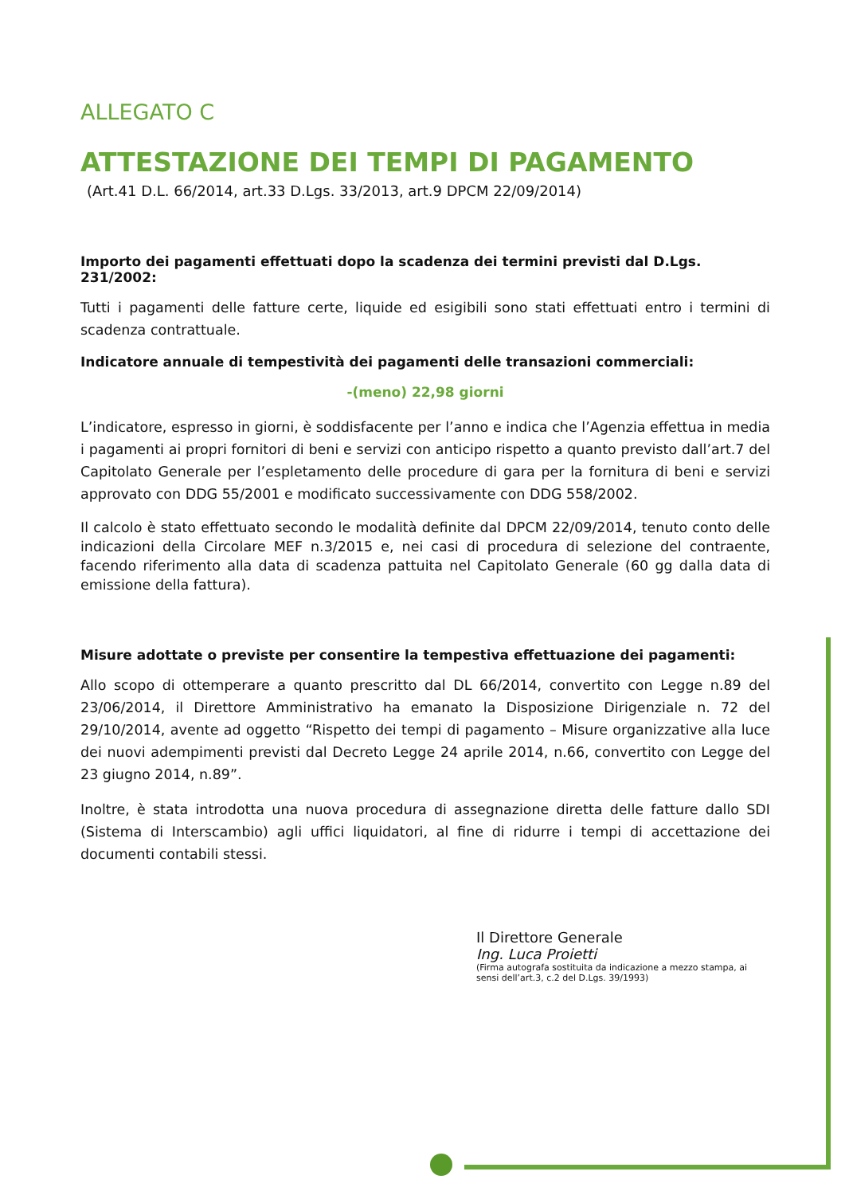ALLEGATO C
ATTESTAZIONE DEI TEMPI DI PAGAMENTO
(Art.41 D.L. 66/2014, art.33 D.Lgs. 33/2013, art.9 DPCM 22/09/2014)
Importo dei pagamenti effettuati dopo la scadenza dei termini previsti dal D.Lgs. 231/2002:
Tutti i pagamenti delle fatture certe, liquide ed esigibili sono stati effettuati entro i termini di scadenza contrattuale.
Indicatore annuale di tempestività dei pagamenti delle transazioni commerciali:
-(meno) 22,98 giorni
L’indicatore, espresso in giorni, è soddisfacente per l’anno e indica che l’Agenzia effettua in media i pagamenti ai propri fornitori di beni e servizi con anticipo rispetto a quanto previsto dall’art.7 del Capitolato Generale per l’espletamento delle procedure di gara per la fornitura di beni e servizi approvato con DDG 55/2001 e modificato successivamente con DDG 558/2002.
Il calcolo è stato effettuato secondo le modalità definite dal DPCM 22/09/2014, tenuto conto delle indicazioni della Circolare MEF n.3/2015 e, nei casi di procedura di selezione del contraente, facendo riferimento alla data di scadenza pattuita nel Capitolato Generale (60 gg dalla data di emissione della fattura).
Misure adottate o previste per consentire la tempestiva effettuazione dei pagamenti:
Allo scopo di ottemperare a quanto prescritto dal DL 66/2014, convertito con Legge n.89 del 23/06/2014, il Direttore Amministrativo ha emanato la Disposizione Dirigenziale n. 72 del 29/10/2014, avente ad oggetto “Rispetto dei tempi di pagamento – Misure organizzative alla luce dei nuovi adempimenti previsti dal Decreto Legge 24 aprile 2014, n.66, convertito con Legge del 23 giugno 2014, n.89”.
Inoltre, è stata introdotta una nuova procedura di assegnazione diretta delle fatture dallo SDI (Sistema di Interscambio) agli uffici liquidatori, al fine di ridurre i tempi di accettazione dei documenti contabili stessi.
Il Direttore Generale
Ing. Luca Proietti
(Firma autografa sostituita da indicazione a mezzo stampa, ai sensi dell’art.3, c.2 del D.Lgs. 39/1993)